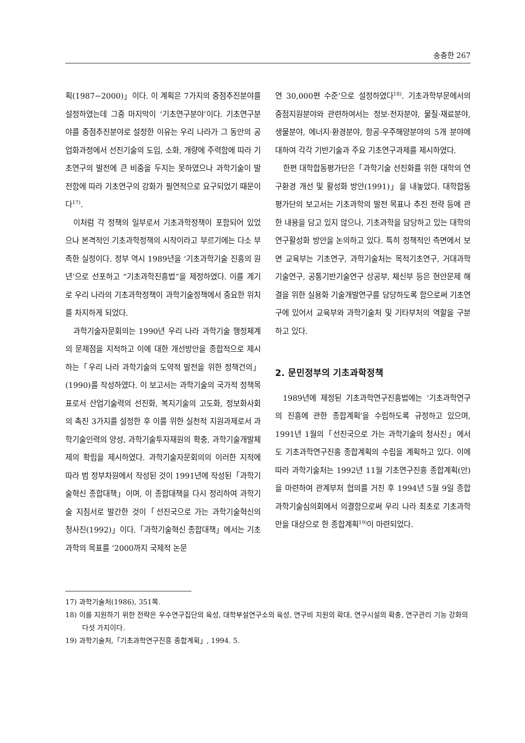송충한 267
획(1987−2000)」이다. 이 계획은 7가지의 중점추진분야를 설정하였는데 그중 마지막이 ‘기초연구분야’이다. 기초연구분야를 중점추진분야로 설정한 이유는 우리 나라가 그 동안의 공업화과정에서 선진기술의 도입, 소화, 개량에 주력함에 따라 기초연구의 발전에 큰 비중을 두지는 못하였으나 과학기술이 발전함에 따라 기초연구의 강화가 필연적으로 요구되었기 때문이다<sup>17)</sup>.
이처럼 각 정책의 일부로서 기초과학정책이 포함되어 있었으나 본격적인 기초과학정책의 시작이라고 부르기에는 다소 부족한 실정이다. 정부 역시 1989년을 ‘기초과학기술 진흥의 원년’으로 선포하고 “기초과학진흥법”을 제정하였다. 이를 계기로 우리 나라의 기초과학정책이 과학기술정책에서 중요한 위치를 차지하게 되었다.
과학기술자문회의는 1990년 우리 나라 과학기술 행정체계의 문제점을 지적하고 이에 대한 개선방안을 종합적으로 제시하는「우리 나라 과학기술의 도약적 발전을 위한 정책건의」(1990)를 작성하였다. 이 보고서는 과학기술의 국가적 정책목표로서 산업기술력의 선진화, 복지기술의 고도화, 정보화사회의 촉진 3가지를 설정한 후 이를 위한 실천적 지원과제로서 과학기술인력의 양성, 과학기술투자재원의 확충, 과학기술개발체제의 확립을 제시하였다. 과학기술자문회의의 이러한 지적에 따라 범 정부차원에서 작성된 것이 1991년에 작성된「과학기술혁신 종합대책」이며, 이 종합대책을 다시 정리하여 과학기술 지침서로 발간한 것이「선진국으로 가는 과학기술혁신의 청사진(1992)」이다.「과학기술혁신 종합대책」에서는 기초과학의 목표를 ‘2000까지 국제적 논문
연 30,000편 수준’으로 설정하였다<sup>18)</sup>. 기초과학부문에서의 중점지원분야와 관련하여서는 정보·전자분야, 물질·재료분야, 생물분야, 에너지·환경분야, 항공·우주해양분야의 5개 분야에 대하여 각각 기반기술과 주요 기초연구과제를 제시하였다.
한편 대학합동평가단은「과학기술 선진화를 위한 대학의 연구환경 개선 및 활성화 방안(1991)」을 내놓았다. 대학합동평가단의 보고서는 기초과학의 발전 목표나 추진 전략 등에 관한 내용을 담고 있지 않으나, 기초과학을 담당하고 있는 대학의 연구활성화 방안을 논의하고 있다. 특히 정책적인 측면에서 보면 교육부는 기초연구, 과학기술처는 목적기초연구, 거대과학기술연구, 공통기반기술연구 상공부, 체신부 등은 현안문제 해결을 위한 실용화 기술개발연구를 담당하도록 함으로써 기초연구에 있어서 교육부와 과학기술처 및 기타부처의 역할을 구분하고 있다.
2. 문민정부의 기초과학정책
1989년에 제정된 기초과학연구진흥법에는 ‘기초과학연구의 진흥에 관한 종합계획’을 수립하도록 규정하고 있으며, 1991년 1월의「선진국으로 가는 과학기술의 청사진」에서도 기초과학연구진흥 종합계획의 수립을 계획하고 있다. 이에 따라 과학기술처는 1992년 11월 기초연구진흥 종합계획(안)을 마련하여 관계부처 협의를 거친 후 1994년 5월 9일 종합과학기술심의회에서 의결함으로써 우리 나라 최초로 기초과학만을 대상으로 한 종합계획<sup>19)</sup>이 마련되었다.
17) 과학기술처(1986), 351쪽.
18) 이를 지원하기 위한 전략은 우수연구집단의 육성, 대학부설연구소의 육성, 연구비 지원의 확대, 연구시설의 확충, 연구관리 기능 강화의 다섯 가지이다.
19) 과학기술처,「기초과학연구진흥 종합계획」, 1994. 5.